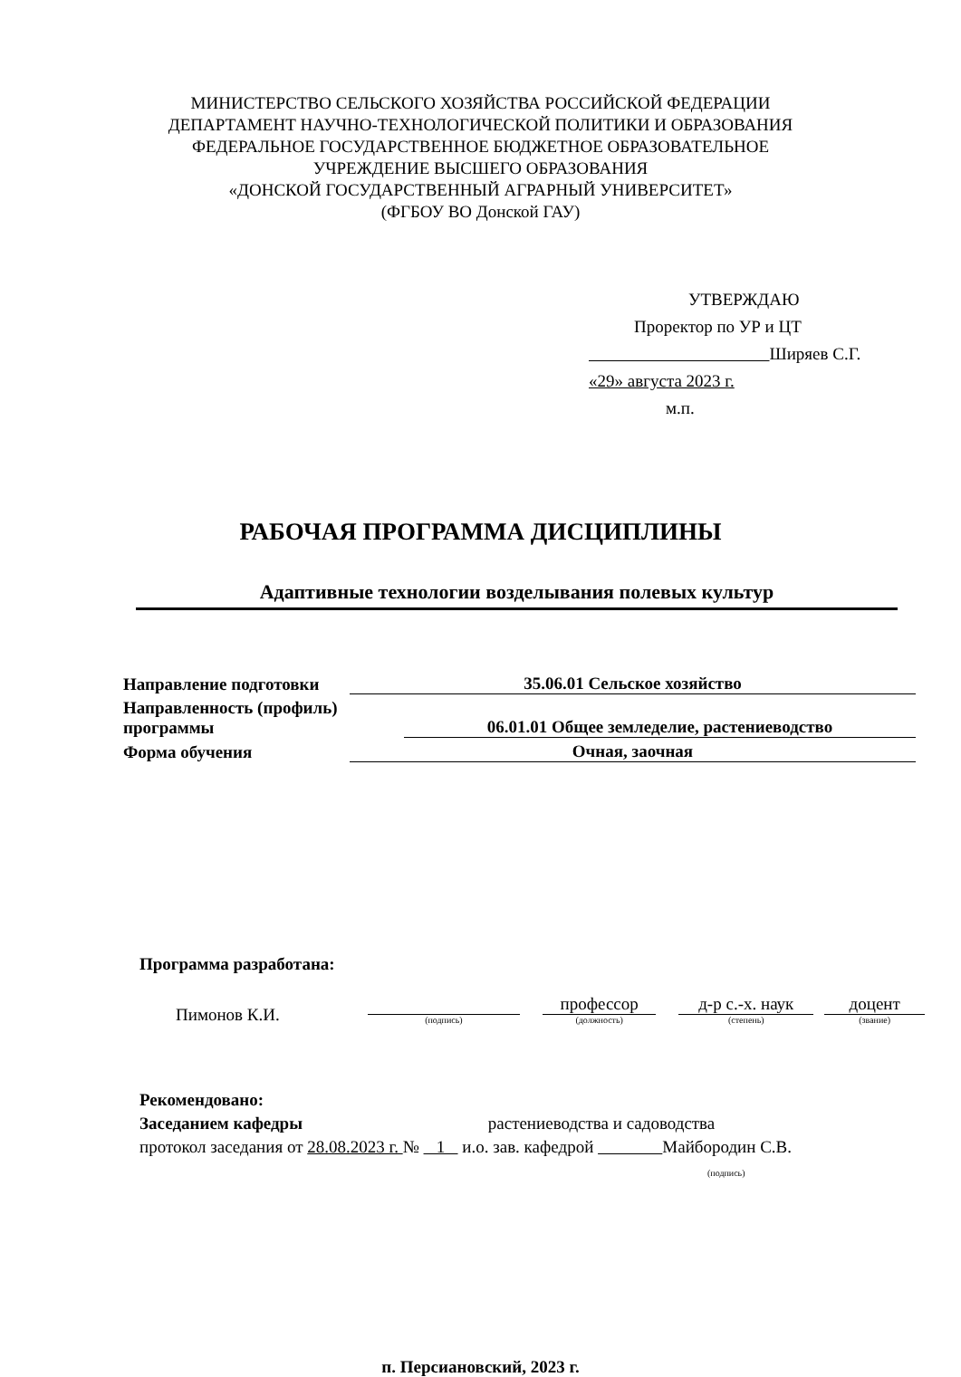МИНИСТЕРСТВО СЕЛЬСКОГО ХОЗЯЙСТВА РОССИЙСКОЙ ФЕДЕРАЦИИ
ДЕПАРТАМЕНТ НАУЧНО-ТЕХНОЛОГИЧЕСКОЙ ПОЛИТИКИ И ОБРАЗОВАНИЯ
ФЕДЕРАЛЬНОЕ ГОСУДАРСТВЕННОЕ БЮДЖЕТНОЕ ОБРАЗОВАТЕЛЬНОЕ
УЧРЕЖДЕНИЕ ВЫСШЕГО ОБРАЗОВАНИЯ
«ДОНСКОЙ ГОСУДАРСТВЕННЫЙ АГРАРНЫЙ УНИВЕРСИТЕТ»
(ФГБОУ ВО Донской ГАУ)
УТВЕРЖДАЮ
Проректор по УР и ЦТ
Ширяев С.Г.
«29» августа 2023 г.
м.п.
РАБОЧАЯ ПРОГРАММА ДИСЦИПЛИНЫ
Адаптивные технологии возделывания полевых культур
Направление подготовки 35.06.01 Сельское хозяйство
Направленность (профиль) программы 06.01.01 Общее земледелие, растениеводство
Форма обучения Очная, заочная
Программа разработана:
Пимонов К.И.
(подпись)
профессор
(должность)
д-р с.-х. наук
(степень)
доцент
(звание)
Рекомендовано:
Заседанием кафедры растениеводства и садоводства
протокол заседания от 28.08.2023 г. № 1 и.о. зав. кафедрой Майбородин С.В.
(подпись)
п. Персиановский, 2023 г.